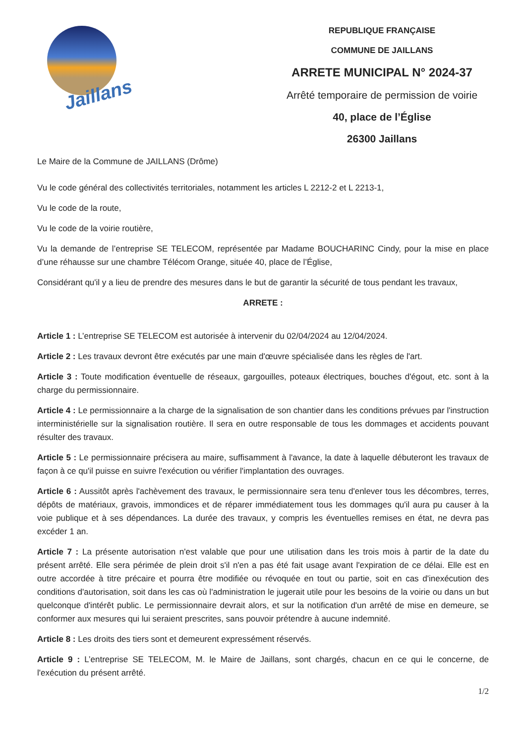Jaillans
REPUBLIQUE FRANÇAISE
COMMUNE DE JAILLANS
ARRETE MUNICIPAL N° 2024-37
Arrêté temporaire de permission de voirie
40, place de l’Église
26300 Jaillans
Le Maire de la Commune de JAILLANS (Drôme)
Vu le code général des collectivités territoriales, notamment les articles L 2212-2 et L 2213-1,
Vu le code de la route,
Vu le code de la voirie routière,
Vu la demande de l’entreprise SE TELECOM, représentée par Madame BOUCHARINC Cindy, pour la mise en place d’une réhausse sur une chambre Télécom Orange, située 40, place de l’Église,
Considérant qu'il y a lieu de prendre des mesures dans le but de garantir la sécurité de tous pendant les travaux,
ARRETE :
Article 1 : L’entreprise SE TELECOM est autorisée à intervenir du 02/04/2024 au 12/04/2024.
Article 2 : Les travaux devront être exécutés par une main d'œuvre spécialisée dans les règles de l'art.
Article 3 : Toute modification éventuelle de réseaux, gargouilles, poteaux électriques, bouches d'égout, etc. sont à la charge du permissionnaire.
Article 4 : Le permissionnaire a la charge de la signalisation de son chantier dans les conditions prévues par l'instruction interministérielle sur la signalisation routière. Il sera en outre responsable de tous les dommages et accidents pouvant résulter des travaux.
Article 5 : Le permissionnaire précisera au maire, suffisamment à l'avance, la date à laquelle débuteront les travaux de façon à ce qu'il puisse en suivre l'exécution ou vérifier l'implantation des ouvrages.
Article 6 : Aussitôt après l'achèvement des travaux, le permissionnaire sera tenu d'enlever tous les décombres, terres, dépôts de matériaux, gravois, immondices et de réparer immédiatement tous les dommages qu'il aura pu causer à la voie publique et à ses dépendances. La durée des travaux, y compris les éventuelles remises en état, ne devra pas excéder 1 an.
Article 7 : La présente autorisation n'est valable que pour une utilisation dans les trois mois à partir de la date du présent arrêté. Elle sera périmée de plein droit s'il n'en a pas été fait usage avant l'expiration de ce délai. Elle est en outre accordée à titre précaire et pourra être modifiée ou révoquée en tout ou partie, soit en cas d'inexécution des conditions d'autorisation, soit dans les cas où l'administration le jugerait utile pour les besoins de la voirie ou dans un but quelconque d'intérêt public. Le permissionnaire devrait alors, et sur la notification d'un arrêté de mise en demeure, se conformer aux mesures qui lui seraient prescrites, sans pouvoir prétendre à aucune indemnité.
Article 8 : Les droits des tiers sont et demeurent expressément réservés.
Article 9 : L’entreprise SE TELECOM, M. le Maire de Jaillans, sont chargés, chacun en ce qui le concerne, de l'exécution du présent arrêté.
1/2